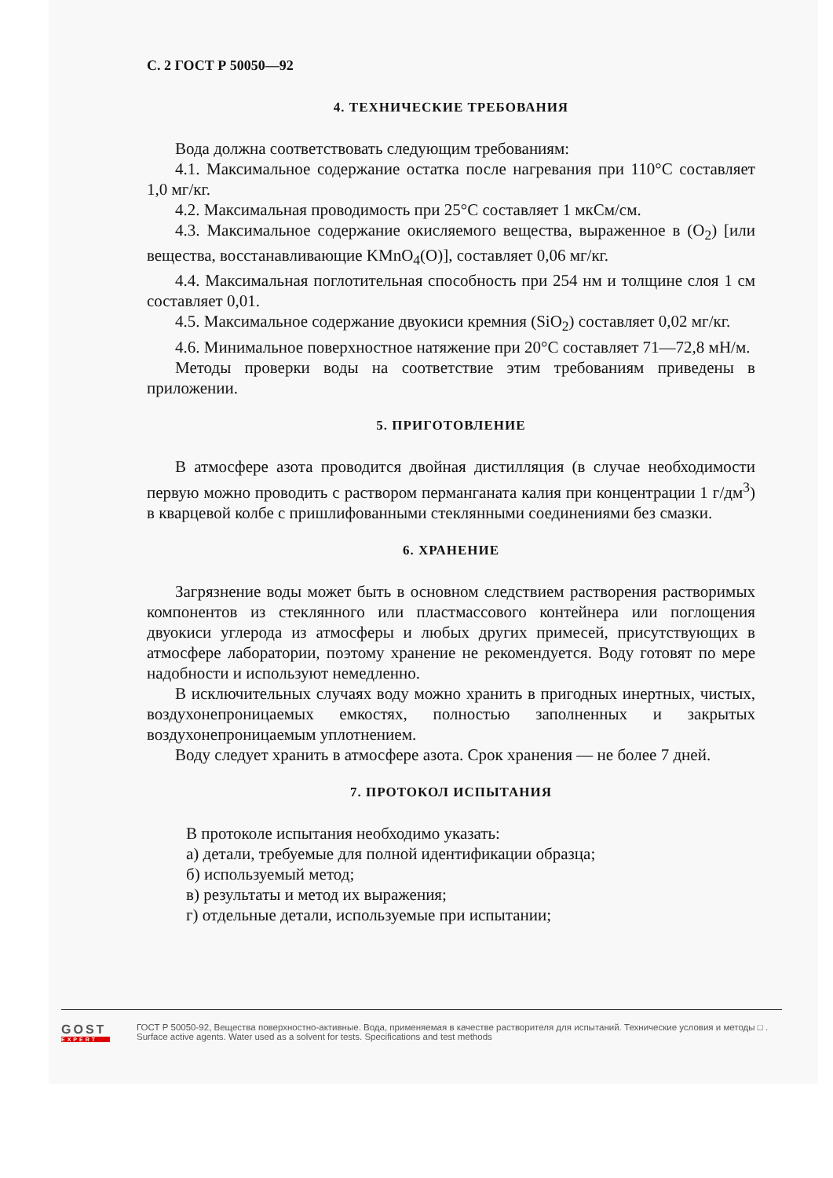С. 2 ГОСТ Р 50050—92
4. ТЕХНИЧЕСКИЕ ТРЕБОВАНИЯ
Вода должна соответствовать следующим требованиям:
4.1. Максимальное содержание остатка после нагревания при 110°С составляет 1,0 мг/кг.
4.2. Максимальная проводимость при 25°С составляет 1 мкСм/см.
4.3. Максимальное содержание окисляемого вещества, выраженное в (O<sub>2</sub>) [или вещества, восстанавливающие KMnO<sub>4</sub>(O)], составляет 0,06 мг/кг.
4.4. Максимальная поглотительная способность при 254 нм и толщине слоя 1 см составляет 0,01.
4.5. Максимальное содержание двуокиси кремния (SiO<sub>2</sub>) составляет 0,02 мг/кг.
4.6. Минимальное поверхностное натяжение при 20°С составляет 71—72,8 мН/м.
Методы проверки воды на соответствие этим требованиям приведены в приложении.
5. ПРИГОТОВЛЕНИЕ
В атмосфере азота проводится двойная дистилляция (в случае необходимости первую можно проводить с раствором перманганата калия при концентрации 1 г/дм<sup>3</sup>) в кварцевой колбе с пришлифованными стеклянными соединениями без смазки.
6. ХРАНЕНИЕ
Загрязнение воды может быть в основном следствием растворения растворимых компонентов из стеклянного или пластмассового контейнера или поглощения двуокиси углерода из атмосферы и любых других примесей, присутствующих в атмосфере лаборатории, поэтому хранение не рекомендуется. Воду готовят по мере надобности и используют немедленно.
В исключительных случаях воду можно хранить в пригодных инертных, чистых, воздухонепроницаемых емкостях, полностью заполненных и закрытых воздухонепроницаемым уплотнением.
Воду следует хранить в атмосфере азота. Срок хранения — не более 7 дней.
7. ПРОТОКОЛ ИСПЫТАНИЯ
В протоколе испытания необходимо указать:
а) детали, требуемые для полной идентификации образца;
б) используемый метод;
в) результаты и метод их выражения;
г) отдельные детали, используемые при испытании;
GOST
EXPERT
ГОСТ Р 50050-92, Вещества поверхностно-активные. Вода, применяемая в качестве растворителя для испытаний. Технические условия и методы □ .
Surface active agents. Water used as a solvent for tests. Specifications and test methods